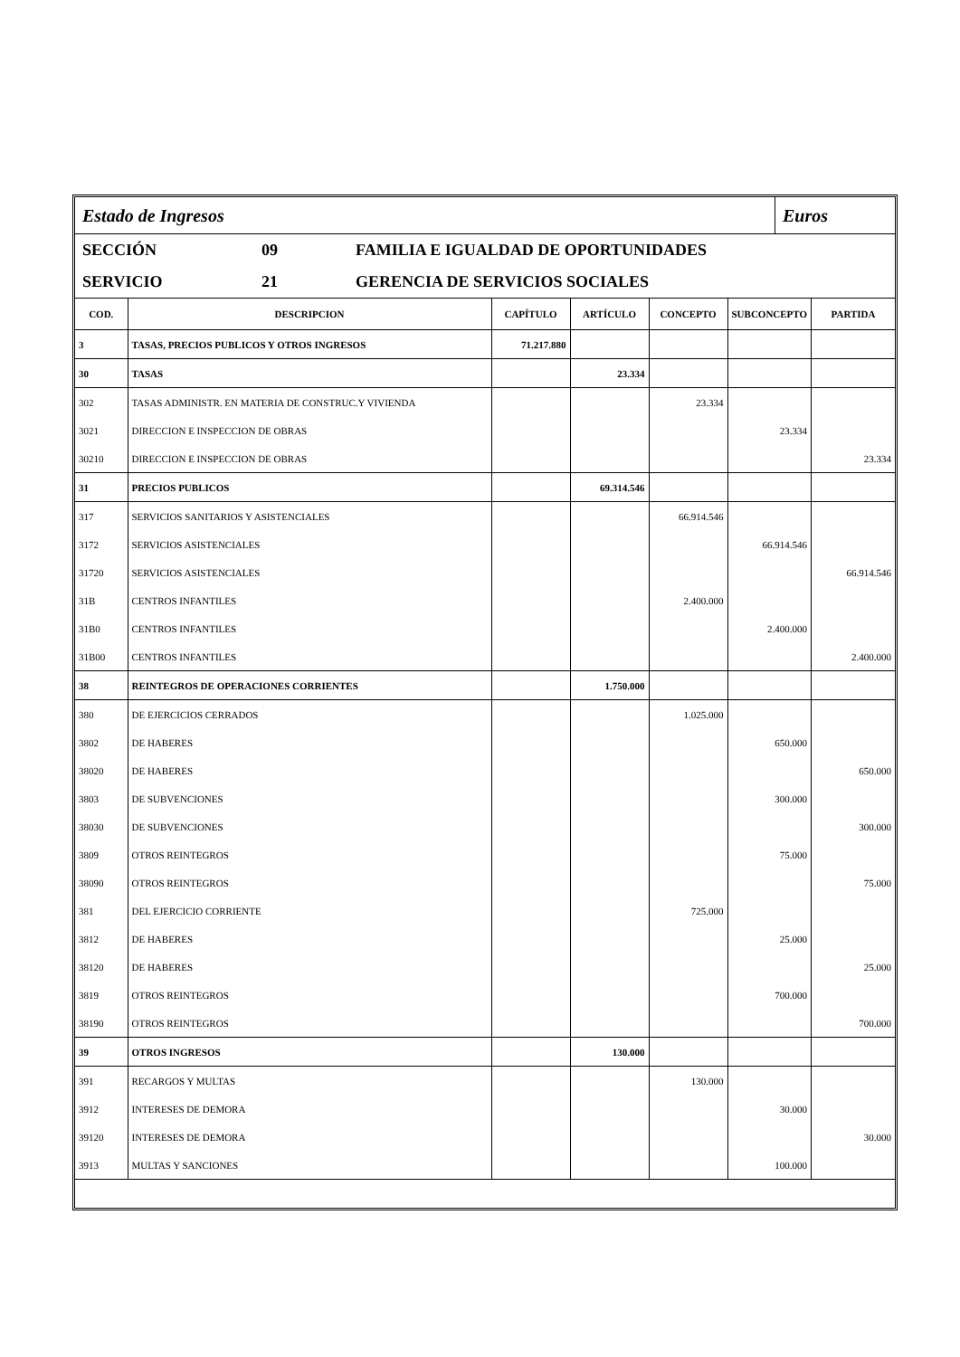Estado de Ingresos
Euros
SECCIÓN 09 FAMILIA E IGUALDAD DE OPORTUNIDADES
SERVICIO 21 GERENCIA DE SERVICIOS SOCIALES
| COD. | DESCRIPCION | CAPÍTULO | ARTÍCULO | CONCEPTO | SUBCONCEPTO | PARTIDA |
| --- | --- | --- | --- | --- | --- | --- |
| 3 | TASAS, PRECIOS PUBLICOS Y OTROS INGRESOS | 71.217.880 | | | | |
| 30 | TASAS | | 23.334 | | | |
| 302 | TASAS ADMINISTR. EN MATERIA DE CONSTRUC.Y VIVIENDA | | | 23.334 | | |
| 3021 | DIRECCION E INSPECCION DE OBRAS | | | | 23.334 | |
| 30210 | DIRECCION E INSPECCION DE OBRAS | | | | | 23.334 |
| 31 | PRECIOS PUBLICOS | | 69.314.546 | | | |
| 317 | SERVICIOS SANITARIOS Y ASISTENCIALES | | | 66.914.546 | | |
| 3172 | SERVICIOS ASISTENCIALES | | | | 66.914.546 | |
| 31720 | SERVICIOS ASISTENCIALES | | | | | 66.914.546 |
| 31B | CENTROS INFANTILES | | | 2.400.000 | | |
| 31B0 | CENTROS INFANTILES | | | | 2.400.000 | |
| 31B00 | CENTROS INFANTILES | | | | | 2.400.000 |
| 38 | REINTEGROS DE OPERACIONES CORRIENTES | | 1.750.000 | | | |
| 380 | DE EJERCICIOS CERRADOS | | | 1.025.000 | | |
| 3802 | DE HABERES | | | | 650.000 | |
| 38020 | DE HABERES | | | | | 650.000 |
| 3803 | DE SUBVENCIONES | | | | 300.000 | |
| 38030 | DE SUBVENCIONES | | | | | 300.000 |
| 3809 | OTROS REINTEGROS | | | | 75.000 | |
| 38090 | OTROS REINTEGROS | | | | | 75.000 |
| 381 | DEL EJERCICIO CORRIENTE | | | 725.000 | | |
| 3812 | DE HABERES | | | | 25.000 | |
| 38120 | DE HABERES | | | | | 25.000 |
| 3819 | OTROS REINTEGROS | | | | 700.000 | |
| 38190 | OTROS REINTEGROS | | | | | 700.000 |
| 39 | OTROS INGRESOS | | 130.000 | | | |
| 391 | RECARGOS Y MULTAS | | | 130.000 | | |
| 3912 | INTERESES DE DEMORA | | | | 30.000 | |
| 39120 | INTERESES DE DEMORA | | | | | 30.000 |
| 3913 | MULTAS Y SANCIONES | | | | 100.000 | |